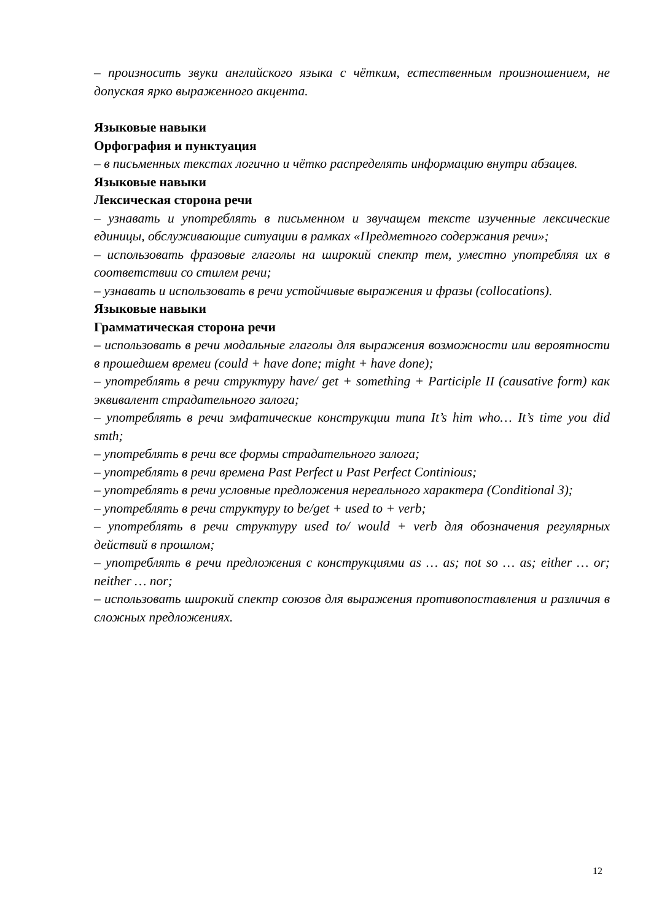– произносить звуки английского языка с чётким, естественным произношением, не допуская ярко выраженного акцента.
Языковые навыки
Орфография и пунктуация
– в письменных текстах логично и чётко распределять информацию внутри абзацев.
Языковые навыки
Лексическая сторона речи
– узнавать и употреблять в письменном и звучащем тексте изученные лексические единицы, обслуживающие ситуации в рамках «Предметного содержания речи»;
– использовать фразовые глаголы на широкий спектр тем, уместно употребляя их в соответствии со стилем речи;
– узнавать и использовать в речи устойчивые выражения и фразы (collocations).
Языковые навыки
Грамматическая сторона речи
– использовать в речи модальные глаголы для выражения возможности или вероятности в прошедшем времеи (could + have done; might + have done);
– употреблять в речи структуру have/ get + something + Participle II (causative form) как эквивалент страдательного залога;
– употреблять в речи эмфатические конструкции типа It’s him who… It’s time you did smth;
– употреблять в речи все формы страдательного залога;
– употреблять в речи времена Past Perfect и Past Perfect Continious;
– употреблять в речи условные предложения нереального характера (Conditional 3);
– употреблять в речи структуру to be/get + used to + verb;
– употреблять в речи структуру used to/ would + verb для обозначения регулярных действий в прошлом;
– употреблять в речи предложения с конструкциями as … as; not so … as; either … or; neither … nor;
– использовать широкий спектр союзов для выражения противопоставления и различия в сложных предложениях.
12